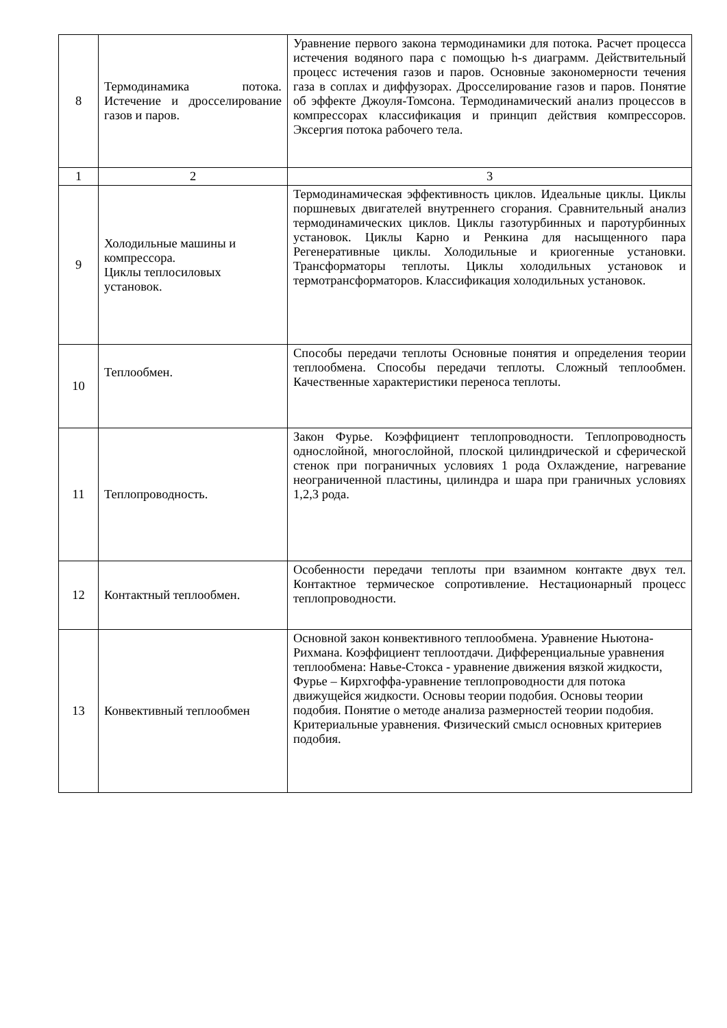| 8 | Термодинамика потока. Истечение и дросселирование газов и паров. | Уравнение первого закона термодинамики для потока. Расчет процесса истечения водяного пара с помощью h-s диаграмм. Действительный процесс истечения газов и паров. Основные закономерности течения газа в соплах и диффузорах. Дросселирование газов и паров. Понятие об эффекте Джоуля-Томсона. Термодинамический анализ процессов в компрессорах классификация и принцип действия компрессоров. Эксергия потока рабочего тела. |
| 1 | 2 | 3 |
| 9 | Холодильные машины и компрессора. Циклы теплосиловых установок. | Термодинамическая эффективность циклов. Идеальные циклы. Циклы поршневых двигателей внутреннего сгорания. Сравнительный анализ термодинамических циклов. Циклы газотурбинных и паротурбинных установок. Циклы Карно и Ренкина для насыщенного пара Регенеративные циклы. Холодильные и криогенные установки. Трансформаторы теплоты. Циклы холодильных установок и термотрансформаторов. Классификация холодильных установок. |
| 10 | Теплообмен. | Способы передачи теплоты Основные понятия и определения теории теплообмена. Способы передачи теплоты. Сложный теплообмен. Качественные характеристики переноса теплоты. |
| 11 | Теплопроводность. | Закон Фурье. Коэффициент теплопроводности. Теплопроводность однослойной, многослойной, плоской цилиндрической и сферической стенок при пограничных условиях 1 рода Охлаждение, нагревание неограниченной пластины, цилиндра и шара при граничных условиях 1,2,3 рода. |
| 12 | Контактный теплообмен. | Особенности передачи теплоты при взаимном контакте двух тел. Контактное термическое сопротивление. Нестационарный процесс теплопроводности. |
| 13 | Конвективный теплообмен | Основной закон конвективного теплообмена. Уравнение Ньютона-Рихмана. Коэффициент теплоотдачи. Дифференциальные уравнения теплообмена: Навье-Стокса - уравнение движения вязкой жидкости, Фурье – Кирхгоффа-уравнение теплопроводности для потока движущейся жидкости. Основы теории подобия. Основы теории подобия. Понятие о методе анализа размерностей теории подобия. Критериальные уравнения. Физический смысл основных критериев подобия. |